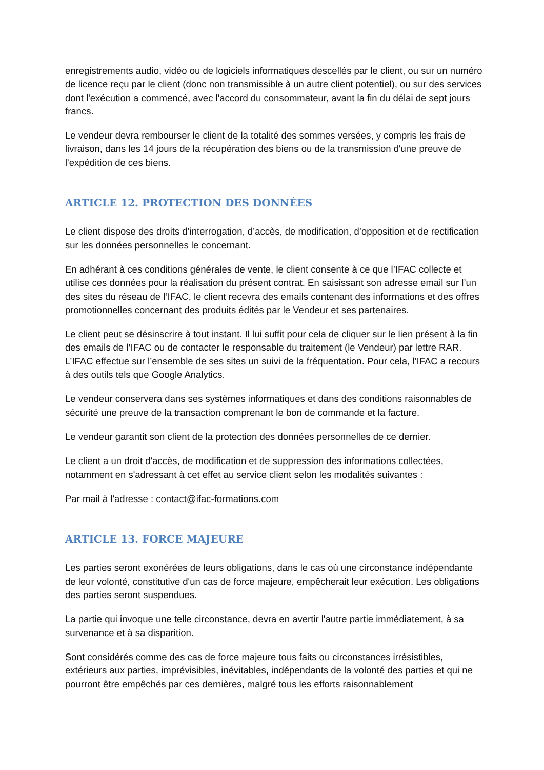enregistrements audio, vidéo ou de logiciels informatiques descellés par le client, ou sur un numéro de licence reçu par le client (donc non transmissible à un autre client potentiel), ou sur des services dont l'exécution a commencé, avec l'accord du consommateur, avant la fin du délai de sept jours francs.
Le vendeur devra rembourser le client de la totalité des sommes versées, y compris les frais de livraison, dans les 14 jours de la récupération des biens ou de la transmission d'une preuve de l'expédition de ces biens.
ARTICLE 12. PROTECTION DES DONNÉES
Le client dispose des droits d’interrogation, d’accès, de modification, d’opposition et de rectification sur les données personnelles le concernant.
En adhérant à ces conditions générales de vente, le client consente à ce que l’IFAC collecte et utilise ces données pour la réalisation du présent contrat. En saisissant son adresse email sur l’un des sites du réseau de l’IFAC, le client recevra des emails contenant des informations et des offres promotionnelles concernant des produits édités par le Vendeur et ses partenaires.
Le client peut se désinscrire à tout instant. Il lui suffit pour cela de cliquer sur le lien présent à la fin des emails de l’IFAC ou de contacter le responsable du traitement (le Vendeur) par lettre RAR. L’IFAC effectue sur l’ensemble de ses sites un suivi de la fréquentation. Pour cela, l’IFAC a recours à des outils tels que Google Analytics.
Le vendeur conservera dans ses systèmes informatiques et dans des conditions raisonnables de sécurité une preuve de la transaction comprenant le bon de commande et la facture.
Le vendeur garantit son client de la protection des données personnelles de ce dernier.
Le client a un droit d'accès, de modification et de suppression des informations collectées, notamment en s'adressant à cet effet au service client selon les modalités suivantes :
Par mail à l'adresse : contact@ifac-formations.com
ARTICLE 13. FORCE MAJEURE
Les parties seront exonérées de leurs obligations, dans le cas où une circonstance indépendante de leur volonté, constitutive d'un cas de force majeure, empêcherait leur exécution. Les obligations des parties seront suspendues.
La partie qui invoque une telle circonstance, devra en avertir l'autre partie immédiatement, à sa survenance et à sa disparition.
Sont considérés comme des cas de force majeure tous faits ou circonstances irrésistibles, extérieurs aux parties, imprévisibles, inévitables, indépendants de la volonté des parties et qui ne pourront être empêchés par ces dernières, malgré tous les efforts raisonnablement